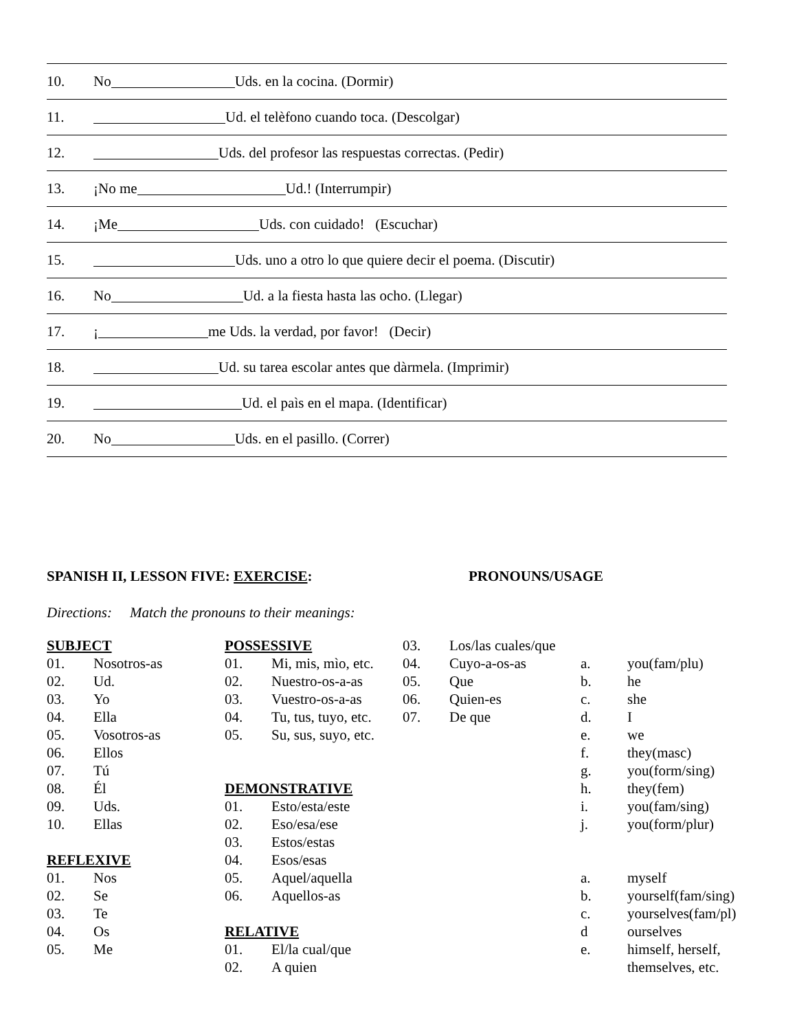10. No Uds. en la cocina. (Dormir)
11. Ud. el telèfono cuando toca. (Descolgar)
12. Uds. del profesor las respuestas correctas. (Pedir)
13. ¡No me Ud.! (Interrumpir)
14. ¡Me Uds. con cuidado! (Escuchar)
15. Uds. uno a otro lo que quiere decir el poema. (Discutir)
16. No Ud. a la fiesta hasta las ocho. (Llegar)
17. ¡ me Uds. la verdad, por favor! (Decir)
18. Ud. su tarea escolar antes que dàrmela. (Imprimir)
19. Ud. el paìs en el mapa. (Identificar)
20. No Uds. en el pasillo. (Correr)
SPANISH II, LESSON FIVE: EXERCISE: PRONOUNS/USAGE
Directions: Match the pronouns to their meanings:
SUBJECT
01. Nosotros-as
02. Ud.
03. Yo
04. Ella
05. Vosotros-as
06. Ellos
07. Tú
08. Él
09. Uds.
10. Ellas
REFLEXIVE
01. Nos
02. Se
03. Te
04. Os
05. Me
POSSESSIVE
01. Mi, mis, mìo, etc.
02. Nuestro-os-a-as
03. Vuestro-os-a-as
04. Tu, tus, tuyo, etc.
05. Su, sus, suyo, etc.
DEMONSTRATIVE
01. Esto/esta/este
02. Eso/esa/ese
03. Estos/estas
04. Esos/esas
05. Aquel/aquella
06. Aquellos-as
RELATIVE
01. El/la cual/que
02. A quien
03. Los/las cuales/que
04. Cuyo-a-os-as
05. Que
06. Quien-es
07. De que
a. you(fam/plu)
b. he
c. she
d. I
e. we
f. they(masc)
g. you(form/sing)
h. they(fem)
i. you(fam/sing)
j. you(form/plur)
a. myself
b. yourself(fam/sing)
c. yourselves(fam/pl)
d ourselves
e. himself, herself,
themselves, etc.